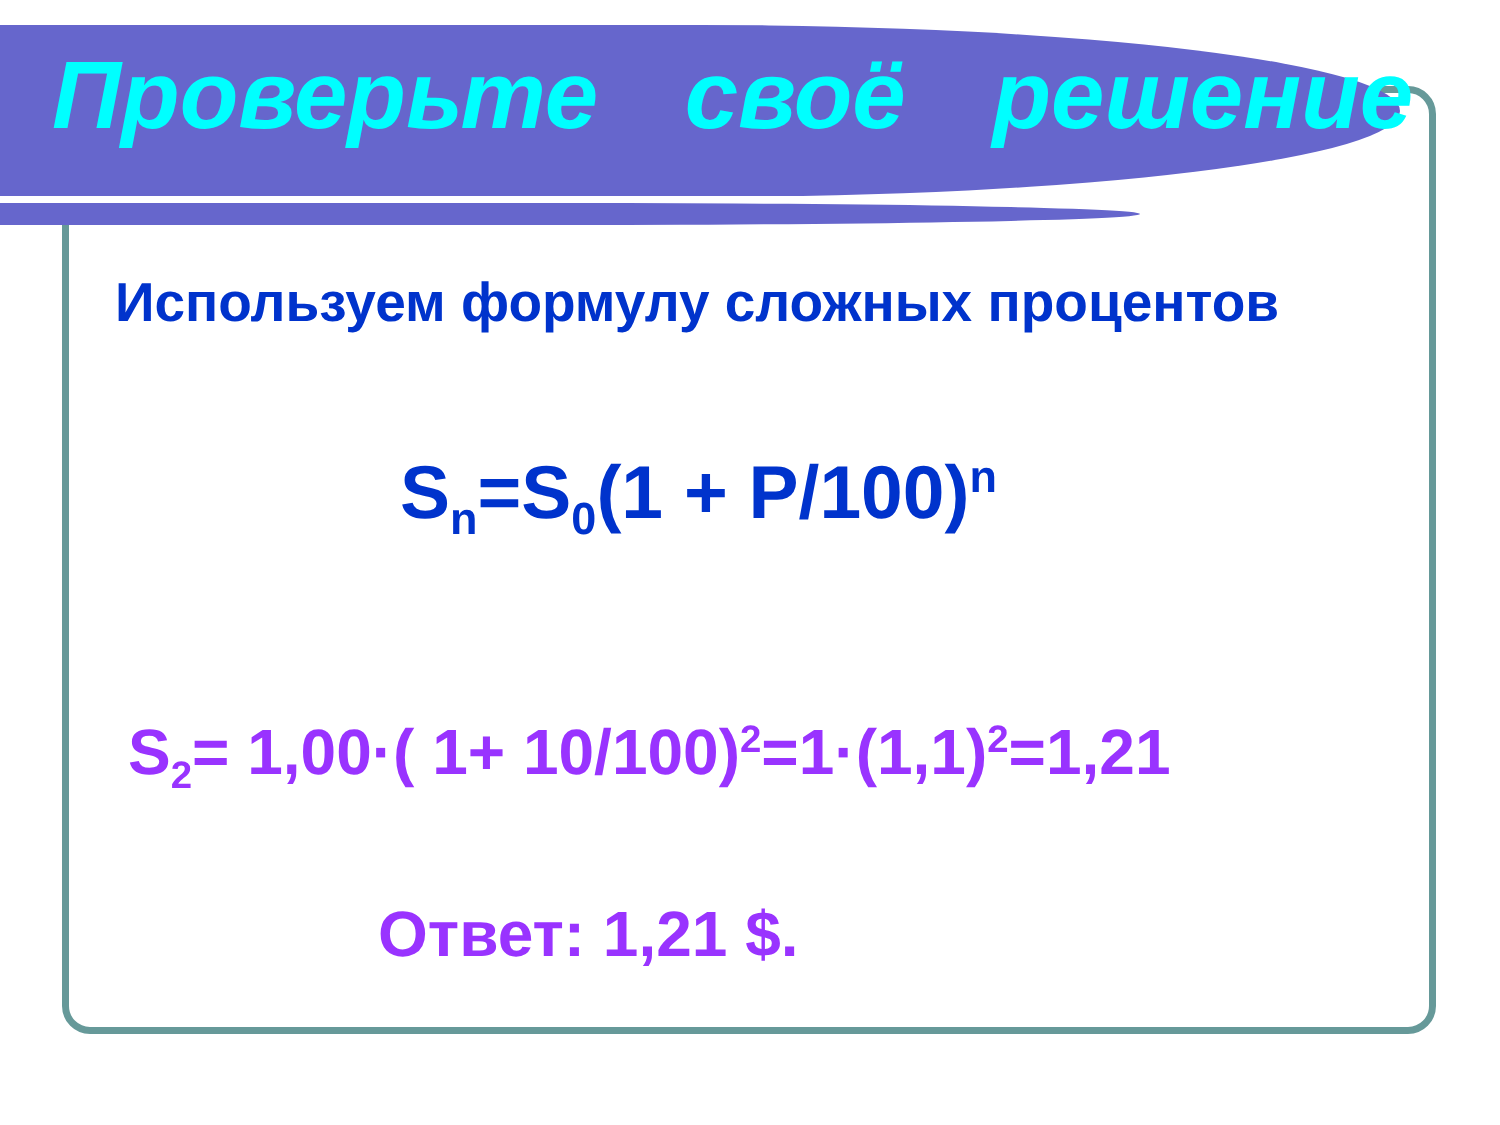Проверьте своё решение
Используем формулу сложных процентов
S<sub>n</sub>=S<sub>0</sub>(1 + P/100)<sup>n</sup>
S<sub>2</sub>= 1,00·( 1+ 10/100)<sup>2</sup>=1·(1,1)<sup>2</sup>=1,21
Ответ: 1,21 $.